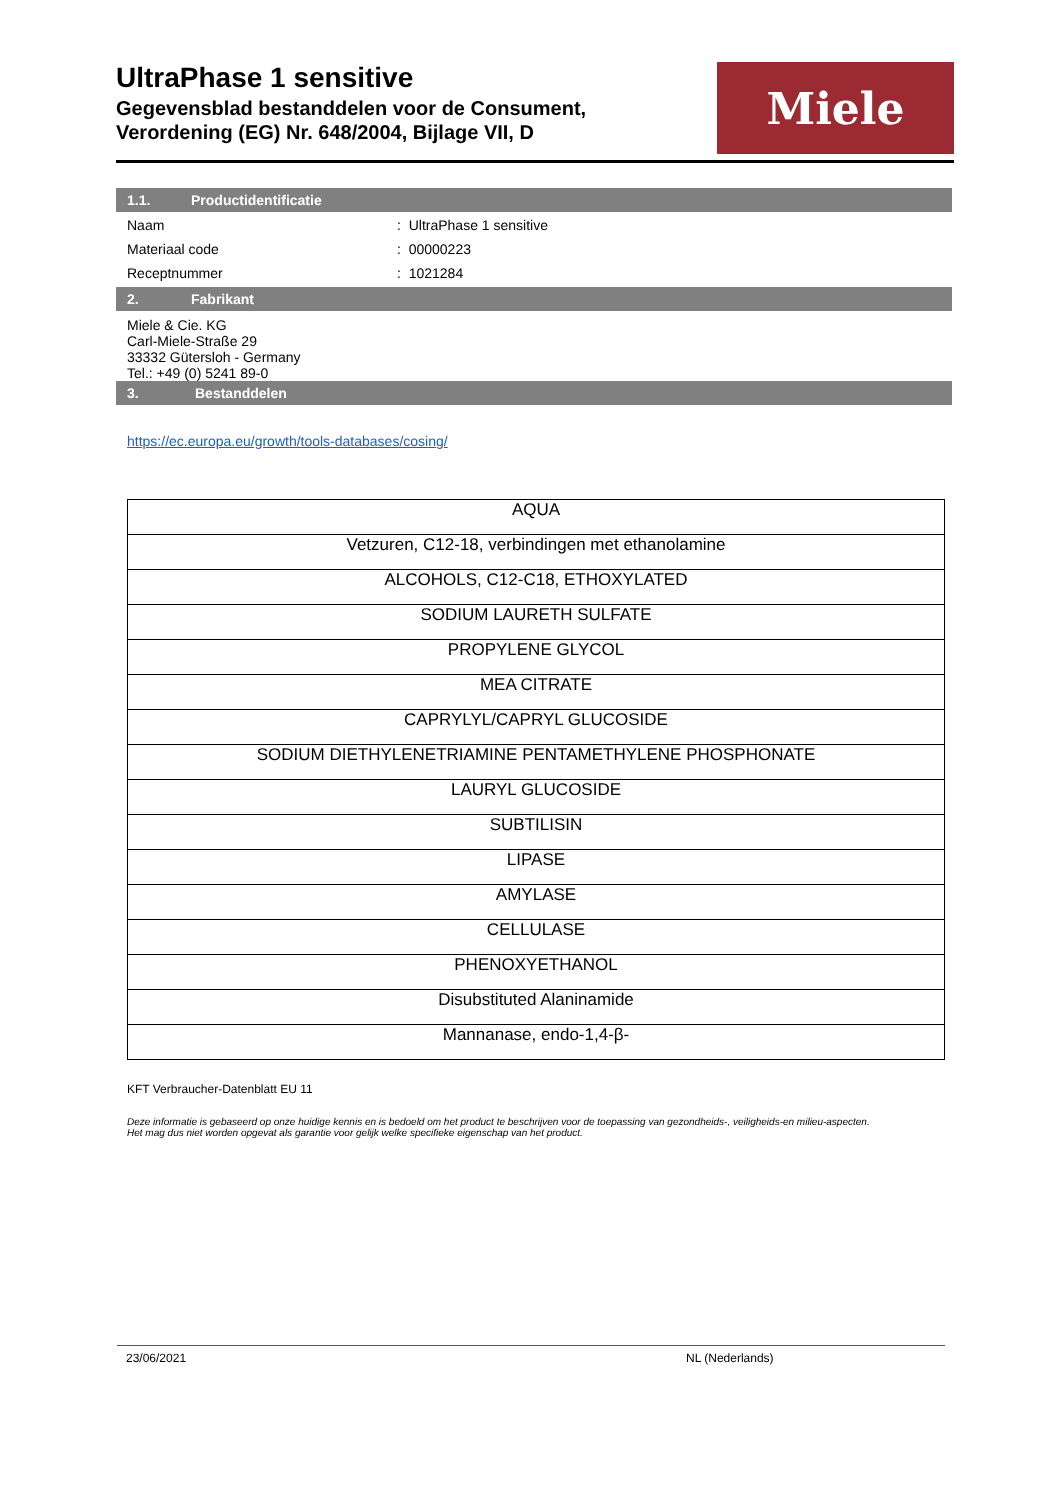UltraPhase 1 sensitive
Gegevensblad bestanddelen voor de Consument,
Verordening (EG) Nr. 648/2004, Bijlage VII, D
Miele
1.1. Productidentificatie
Naam : UltraPhase 1 sensitive
Materiaal code : 00000223
Receptnummer : 1021284
2. Fabrikant
Miele & Cie. KG
Carl-Miele-Straße 29
33332 Gütersloh - Germany
Tel.: +49 (0) 5241 89-0
3. Bestanddelen
https://ec.europa.eu/growth/tools-databases/cosing/
| AQUA |
| Vetzuren, C12-18, verbindingen met ethanolamine |
| ALCOHOLS, C12-C18, ETHOXYLATED |
| SODIUM LAURETH SULFATE |
| PROPYLENE GLYCOL |
| MEA CITRATE |
| CAPRYLYL/CAPRYL GLUCOSIDE |
| SODIUM DIETHYLENETRIAMINE PENTAMETHYLENE PHOSPHONATE |
| LAURYL GLUCOSIDE |
| SUBTILISIN |
| LIPASE |
| AMYLASE |
| CELLULASE |
| PHENOXYETHANOL |
| Disubstituted Alaninamide |
| Mannanase, endo-1,4-β- |
KFT Verbraucher-Datenblatt EU 11
Deze informatie is gebaseerd op onze huidige kennis en is bedoeld om het product te beschrijven voor de toepassing van gezondheids-, veiligheids-en milieu-aspecten.
Het mag dus niet worden opgevat als garantie voor gelijk welke specifieke eigenschap van het product.
23/06/2021 NL (Nederlands)